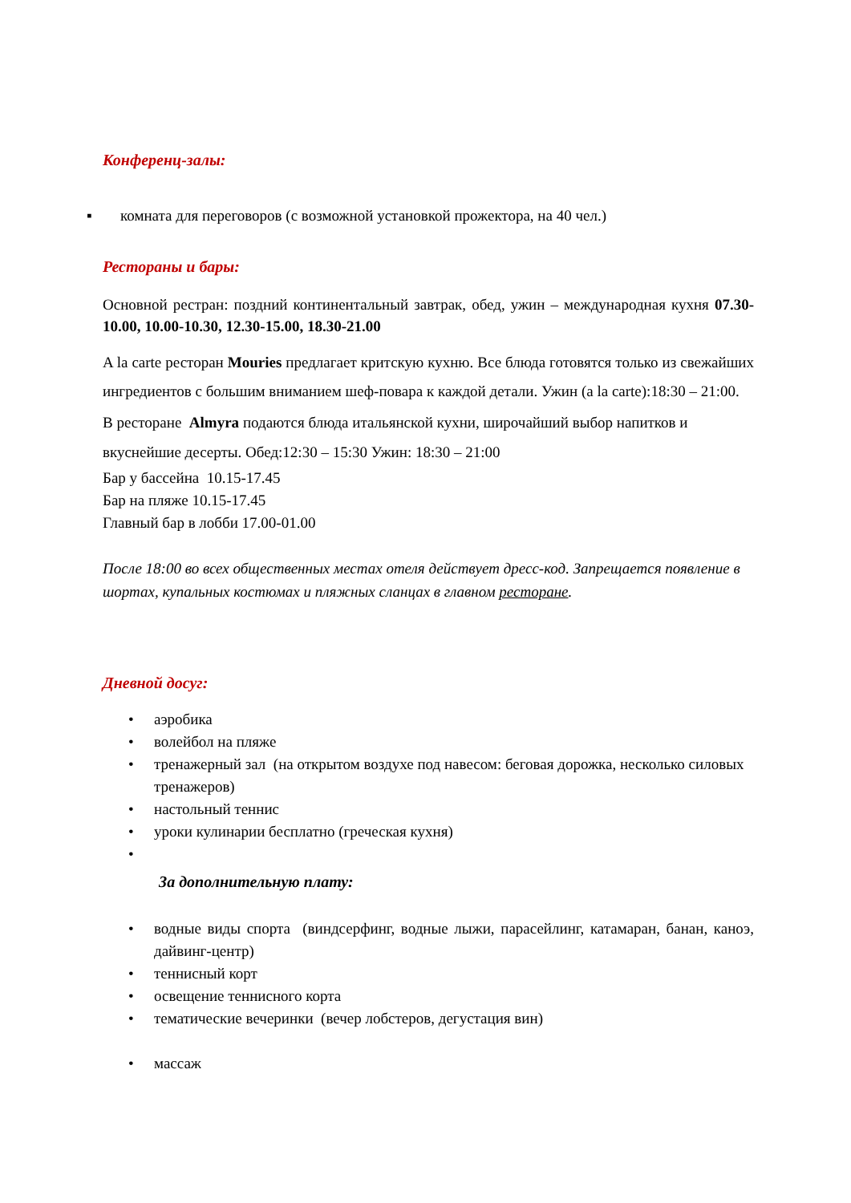Конференц-залы:
▪ комната для переговоров (с возможной установкой прожектора, на 40 чел.)
Рестораны и бары:
Основной рестран: поздний континентальный завтрак, обед, ужин – международная кухня 07.30-10.00, 10.00-10.30, 12.30-15.00, 18.30-21.00
A la carte ресторан Mouries предлагает критскую кухню. Все блюда готовятся только из свежайших ингредиентов с большим вниманием шеф-повара к каждой детали. Ужин (a la carte):18:30 – 21:00.
В ресторане Almyra подаются блюда итальянской кухни, широчайший выбор напитков и вкуснейшие десерты. Обед:12:30 – 15:30 Ужин: 18:30 – 21:00
Бар у бассейна 10.15-17.45
Бар на пляже 10.15-17.45
Главный бар в лобби 17.00-01.00
После 18:00 во всех общественных местах отеля действует дресс-код. Запрещается появление в шортах, купальных костюмах и пляжных сланцах в главном ресторане.
Дневной досуг:
• аэробика
• волейбол на пляже
• тренажерный зал (на открытом воздухе под навесом: беговая дорожка, несколько силовых тренажеров)
• настольный теннис
• уроки кулинарии бесплатно (греческая кухня)
•
За дополнительную плату:
• водные виды спорта (виндсерфинг, водные лыжи, парасейлинг, катамаран, банан, каноэ, дайвинг-центр)
• теннисный корт
• освещение теннисного корта
• тематические вечеринки (вечер лобстеров, дегустация вин)
• массаж